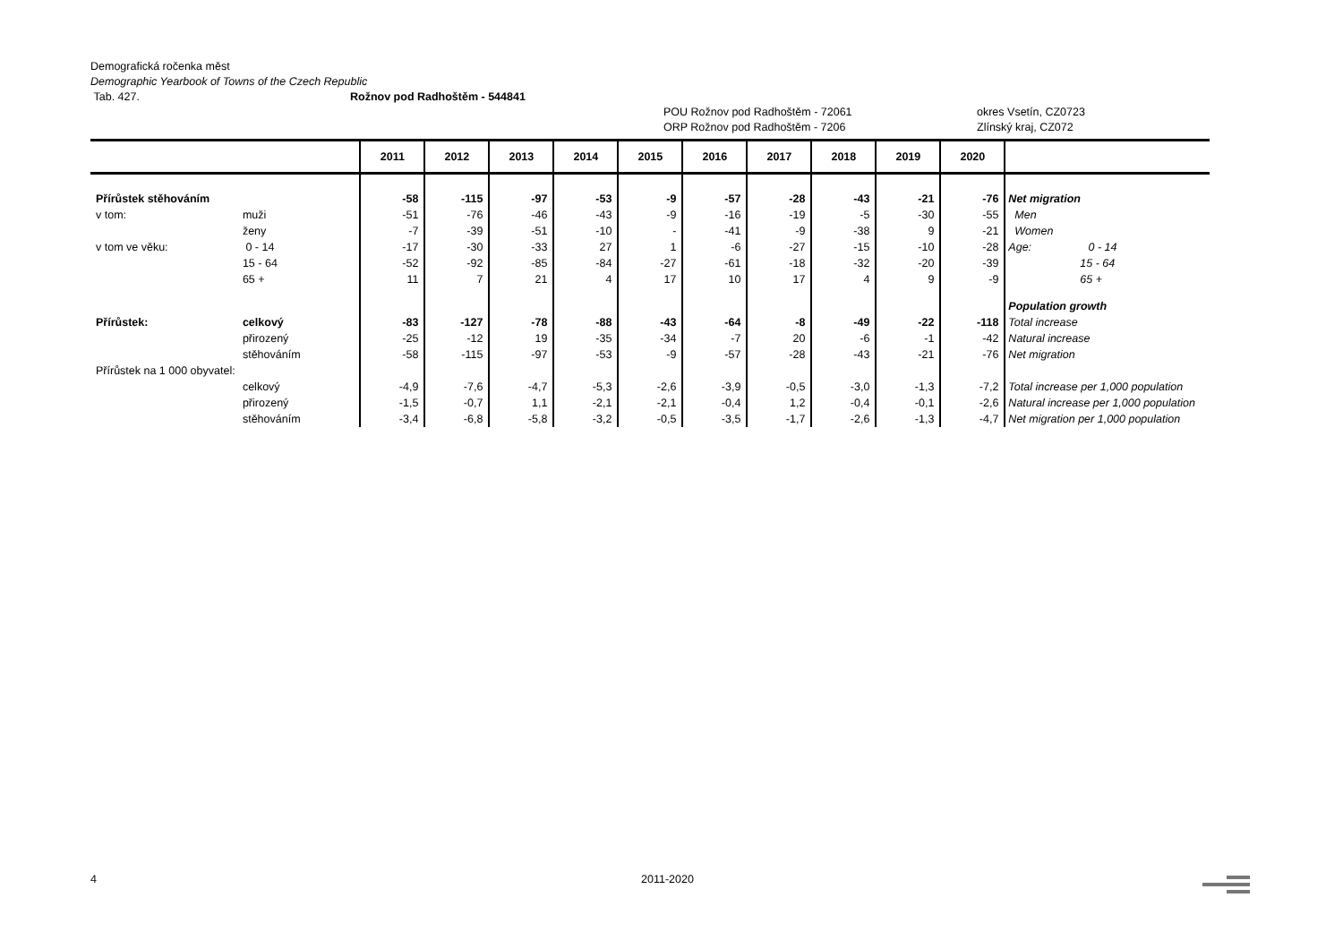Demografická ročenka měst
Demographic Yearbook of Towns of the Czech Republic
Tab. 427. Rožnov pod Radhoštěm - 544841
POU Rožnov pod Radhoštěm - 72061 okres Vsetín, CZ0723
ORP Rožnov pod Radhoštěm - 7206 Zlínský kraj, CZ072
| | | 2011 | 2012 | 2013 | 2014 | 2015 | 2016 | 2017 | 2018 | 2019 | 2020 | |
| --- | --- | --- | --- | --- | --- | --- | --- | --- | --- | --- | --- | --- |
| Přírůstek stěhováním | | -58 | -115 | -97 | -53 | -9 | -57 | -28 | -43 | -21 | -76 | Net migration |
| v tom: | muži | -51 | -76 | -46 | -43 | -9 | -16 | -19 | -5 | -30 | -55 | Men |
| | ženy | -7 | -39 | -51 | -10 | - | -41 | -9 | -38 | 9 | -21 | Women |
| v tom ve věku: | 0 - 14 | -17 | -30 | -33 | 27 | 1 | -6 | -27 | -15 | -10 | -28 | Age: 0 - 14 |
| | 15 - 64 | -52 | -92 | -85 | -84 | -27 | -61 | -18 | -32 | -20 | -39 | 15 - 64 |
| | 65 + | 11 | 7 | 21 | 4 | 17 | 10 | 17 | 4 | 9 | -9 | 65 + |
| | | | | | | | | | | | | Population growth |
| Přírůstek: | celkový | -83 | -127 | -78 | -88 | -43 | -64 | -8 | -49 | -22 | -118 | Total increase |
| | přirozený | -25 | -12 | 19 | -35 | -34 | -7 | 20 | -6 | -1 | -42 | Natural increase |
| | stěhováním | -58 | -115 | -97 | -53 | -9 | -57 | -28 | -43 | -21 | -76 | Net migration |
| Přírůstek na 1 000 obyvatel: | | | | | | | | | | | | |
| | celkový | -4,9 | -7,6 | -4,7 | -5,3 | -2,6 | -3,9 | -0,5 | -3,0 | -1,3 | -7,2 | Total increase per 1,000 population |
| | přirozený | -1,5 | -0,7 | 1,1 | -2,1 | -2,1 | -0,4 | 1,2 | -0,4 | -0,1 | -2,6 | Natural increase per 1,000 population |
| | stěhováním | -3,4 | -6,8 | -5,8 | -3,2 | -0,5 | -3,5 | -1,7 | -2,6 | -1,3 | -4,7 | Net migration per 1,000 population |
4 2011-2020